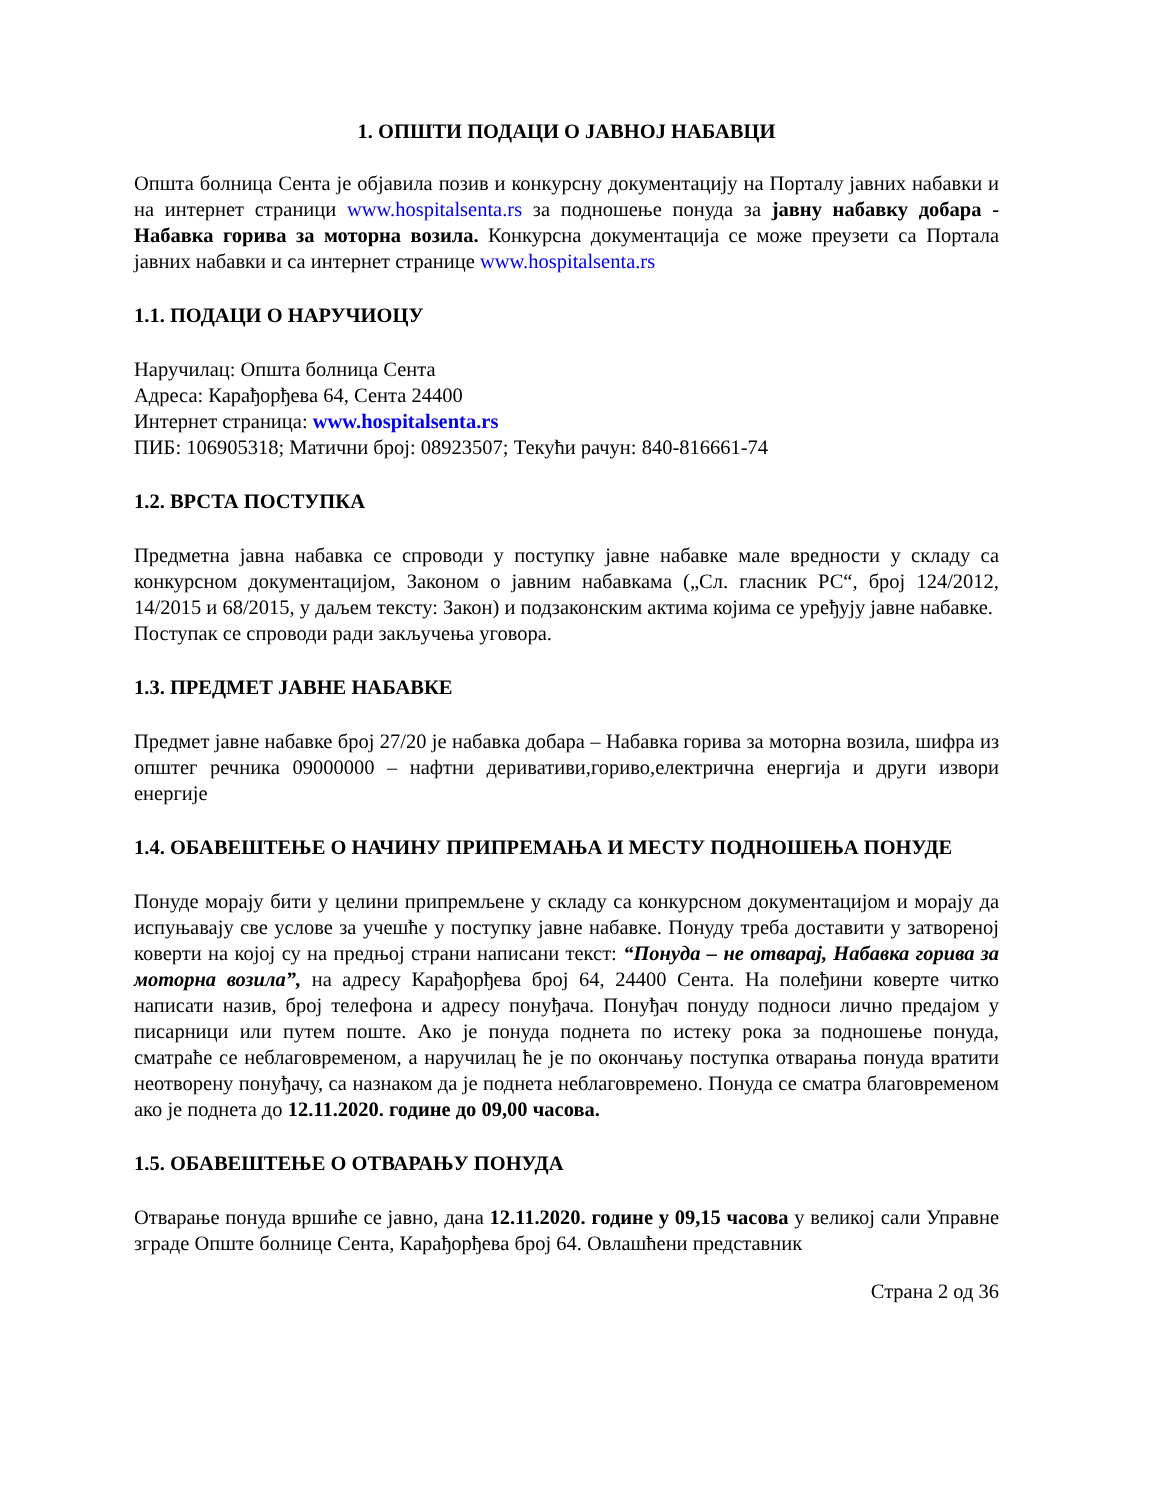1. ОПШТИ ПОДАЦИ О ЈАВНОЈ НАБАВЦИ
Општа болница Сента је објавила позив и конкурсну документацију на Порталу јавних набавки и на интернет страници www.hospitalsenta.rs за подношење понуда за јавну набавку добара - Набавка горива за моторна возила. Конкурсна документација се може преузети са Портала јавних набавки и са интернет странице www.hospitalsenta.rs
1.1. ПОДАЦИ О НАРУЧИОЦУ
Наручилац: Општа болница Сента
Адреса: Карађорђева 64, Сента 24400
Интернет страница: www.hospitalsenta.rs
ПИБ: 106905318; Матични број: 08923507; Текући рачун: 840-816661-74
1.2. ВРСТА ПОСТУПКА
Предметна јавна набавка се спроводи у поступку јавне набавке мале вредности у складу са конкурсном документацијом, Законом о јавним набавкама („Сл. гласник РС“, број 124/2012, 14/2015 и 68/2015, у даљем тексту: Закон) и подзаконским актима којима се уређују јавне набавке.
Поступак се спроводи ради закључења уговора.
1.3. ПРЕДМЕТ ЈАВНЕ НАБАВКЕ
Предмет јавне набавке број 27/20 је набавка добара – Набавка горива за моторна возила, шифра из општег речника 09000000 – нафтни деривативи,гориво,електрична енергија и други извори енергије
1.4. ОБАВЕШТЕЊЕ О НАЧИНУ ПРИПРЕМАЊА И МЕСТУ ПОДНОШЕЊА ПОНУДЕ
Понуде морају бити у целини припремљене у складу са конкурсном документацијом и морају да испуњавају све услове за учешће у поступку јавне набавке. Понуду треба доставити у затвореној коверти на којој су на предњој страни написани текст: “Понуда – не отварај, Набавка горива за моторна возила”, на адресу Карађорђева број 64, 24400 Сента. На полеђини коверте читко написати назив, број телефона и адресу понуђача. Понуђач понуду подноси лично предајом у писарници или путем поште. Ако је понуда поднета по истеку рока за подношење понуда, сматраће се неблаговременом, а наручилац ће је по окончању поступка отварања понуда вратити неотворену понуђачу, са назнаком да је поднета неблаговремено. Понуда се сматра благовременом ако је поднета до 12.11.2020. године до 09,00 часова.
1.5. ОБАВЕШТЕЊЕ О ОТВАРАЊУ ПОНУДА
Отварање понуда вршиће се јавно, дана 12.11.2020. године у 09,15 часова у великој сали Управне зграде Опште болнице Сента, Карађорђева број 64. Овлашћени представник
Страна 2 од 36